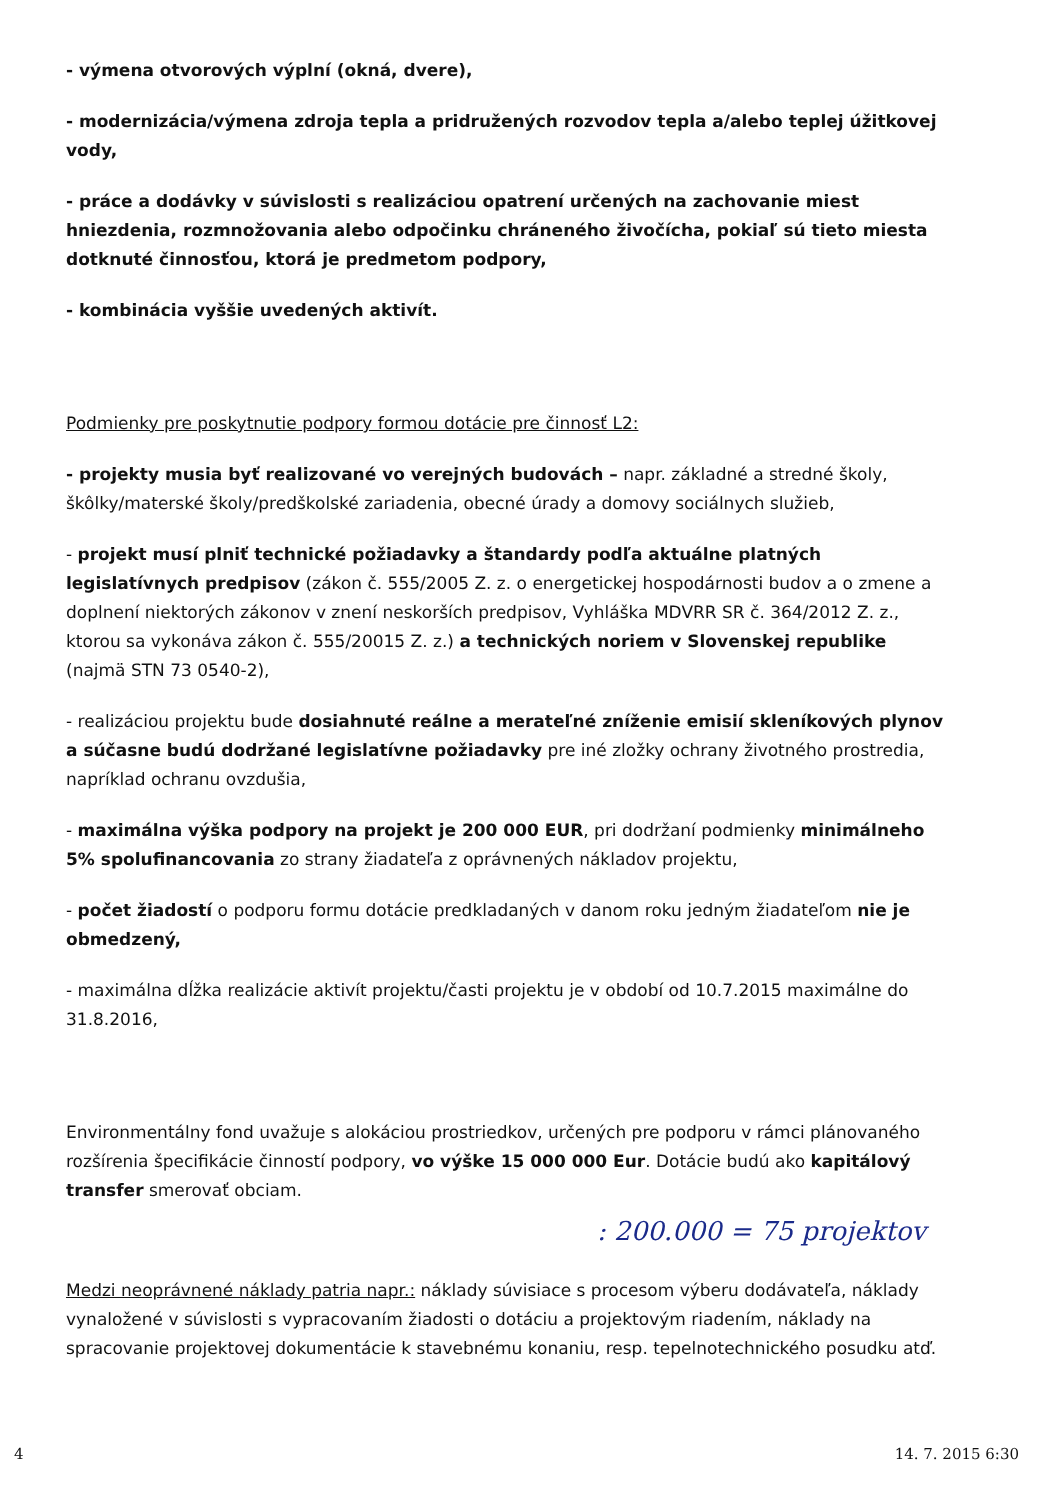- výmena otvorových výplní (okná, dvere),
- modernizácia/výmena zdroja tepla a pridružených rozvodov tepla a/alebo teplej úžitkovej vody,
- práce a dodávky v súvislosti s realizáciou opatrení určených na zachovanie miest hniezdenia, rozmnožovania alebo odpočinku chráneného živočícha, pokiaľ sú tieto miesta dotknuté činnosťou, ktorá je predmetom podpory,
- kombinácia vyššie uvedených aktivít.
Podmienky pre poskytnutie podpory formou dotácie pre činnosť L2:
- projekty musia byť realizované vo verejných budovách – napr. základné a stredné školy, škôlky/materské školy/predškolské zariadenia, obecné úrady a domovy sociálnych služieb,
- projekt musí plniť technické požiadavky a štandardy podľa aktuálne platných legislatívnych predpisov (zákon č. 555/2005 Z. z. o energetickej hospodárnosti budov a o zmene a doplnení niektorých zákonov v znení neskorších predpisov, Vyhláška MDVRR SR č. 364/2012 Z. z., ktorou sa vykonáva zákon č. 555/20015 Z. z.) a technických noriem v Slovenskej republike (najmä STN 73 0540-2),
- realizáciou projektu bude dosiahnuté reálne a merateľné zníženie emisií skleníkových plynov a súčasne budú dodržané legislatívne požiadavky pre iné zložky ochrany životného prostredia, napríklad ochranu ovzdušia,
- maximálna výška podpory na projekt je 200 000 EUR, pri dodržaní podmienky minimálneho 5% spolufinancovania zo strany žiadateľa z oprávnených nákladov projektu,
- počet žiadostí o podporu formu dotácie predkladaných v danom roku jedným žiadateľom nie je obmedzený,
- maximálna dĺžka realizácie aktivít projektu/časti projektu je v období od 10.7.2015 maximálne do 31.8.2016,
Environmentálny fond uvažuje s alokáciou prostriedkov, určených pre podporu v rámci plánovaného rozšírenia špecifikácie činností podpory, vo výške 15 000 000 Eur. Dotácie budú ako kapitálový transfer smerovať obciam.
: 200.000 = 75 projektov
Medzi neoprávnené náklady patria napr.: náklady súvisiace s procesom výberu dodávateľa, náklady vynaložené v súvislosti s vypracovaním žiadosti o dotáciu a projektovým riadením, náklady na spracovanie projektovej dokumentácie k stavebnému konaniu, resp. tepelnotechnického posudku atď.
4 14. 7. 2015 6:30